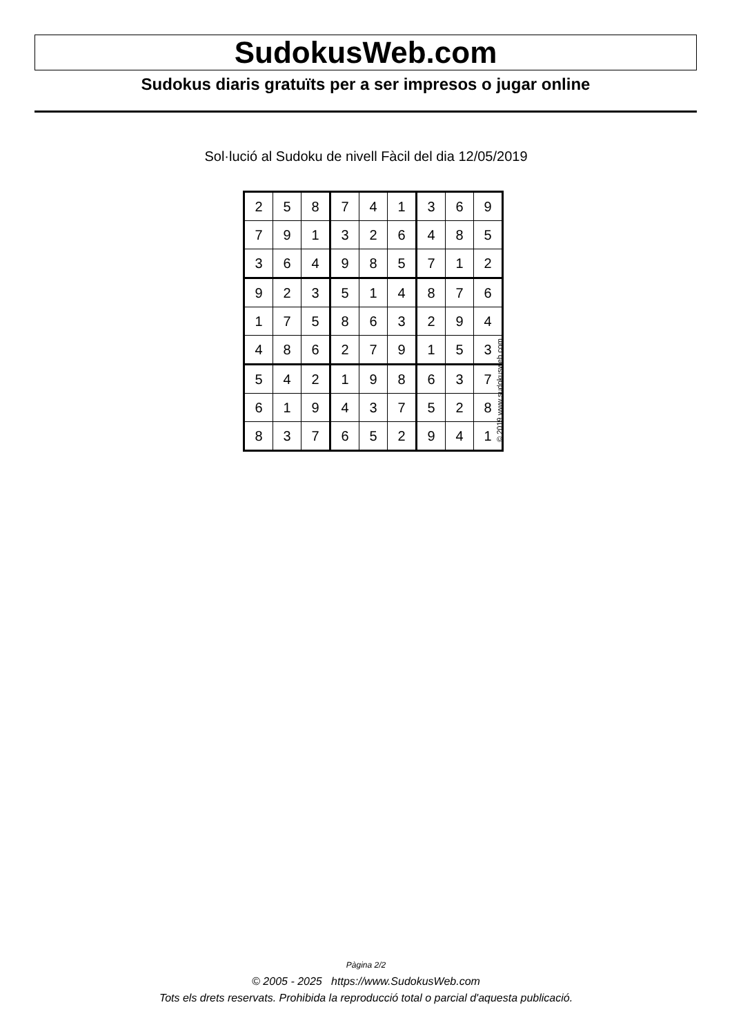SudokusWeb.com
Sudokus diaris gratuïts per a ser impresos o jugar online
Sol·lució al Sudoku de nivell Fàcil del dia 12/05/2019
| 2 | 5 | 8 | 7 | 4 | 1 | 3 | 6 | 9 |
| 7 | 9 | 1 | 3 | 2 | 6 | 4 | 8 | 5 |
| 3 | 6 | 4 | 9 | 8 | 5 | 7 | 1 | 2 |
| 9 | 2 | 3 | 5 | 1 | 4 | 8 | 7 | 6 |
| 1 | 7 | 5 | 8 | 6 | 3 | 2 | 9 | 4 |
| 4 | 8 | 6 | 2 | 7 | 9 | 1 | 5 | 3 |
| 5 | 4 | 2 | 1 | 9 | 8 | 6 | 3 | 7 |
| 6 | 1 | 9 | 4 | 3 | 7 | 5 | 2 | 8 |
| 8 | 3 | 7 | 6 | 5 | 2 | 9 | 4 | 1 |
© 2019 www.sudokusweb.com
Pàgina 2/2
© 2005 - 2025 https://www.SudokusWeb.com
Tots els drets reservats. Prohibida la reproducció total o parcial d'aquesta publicació.